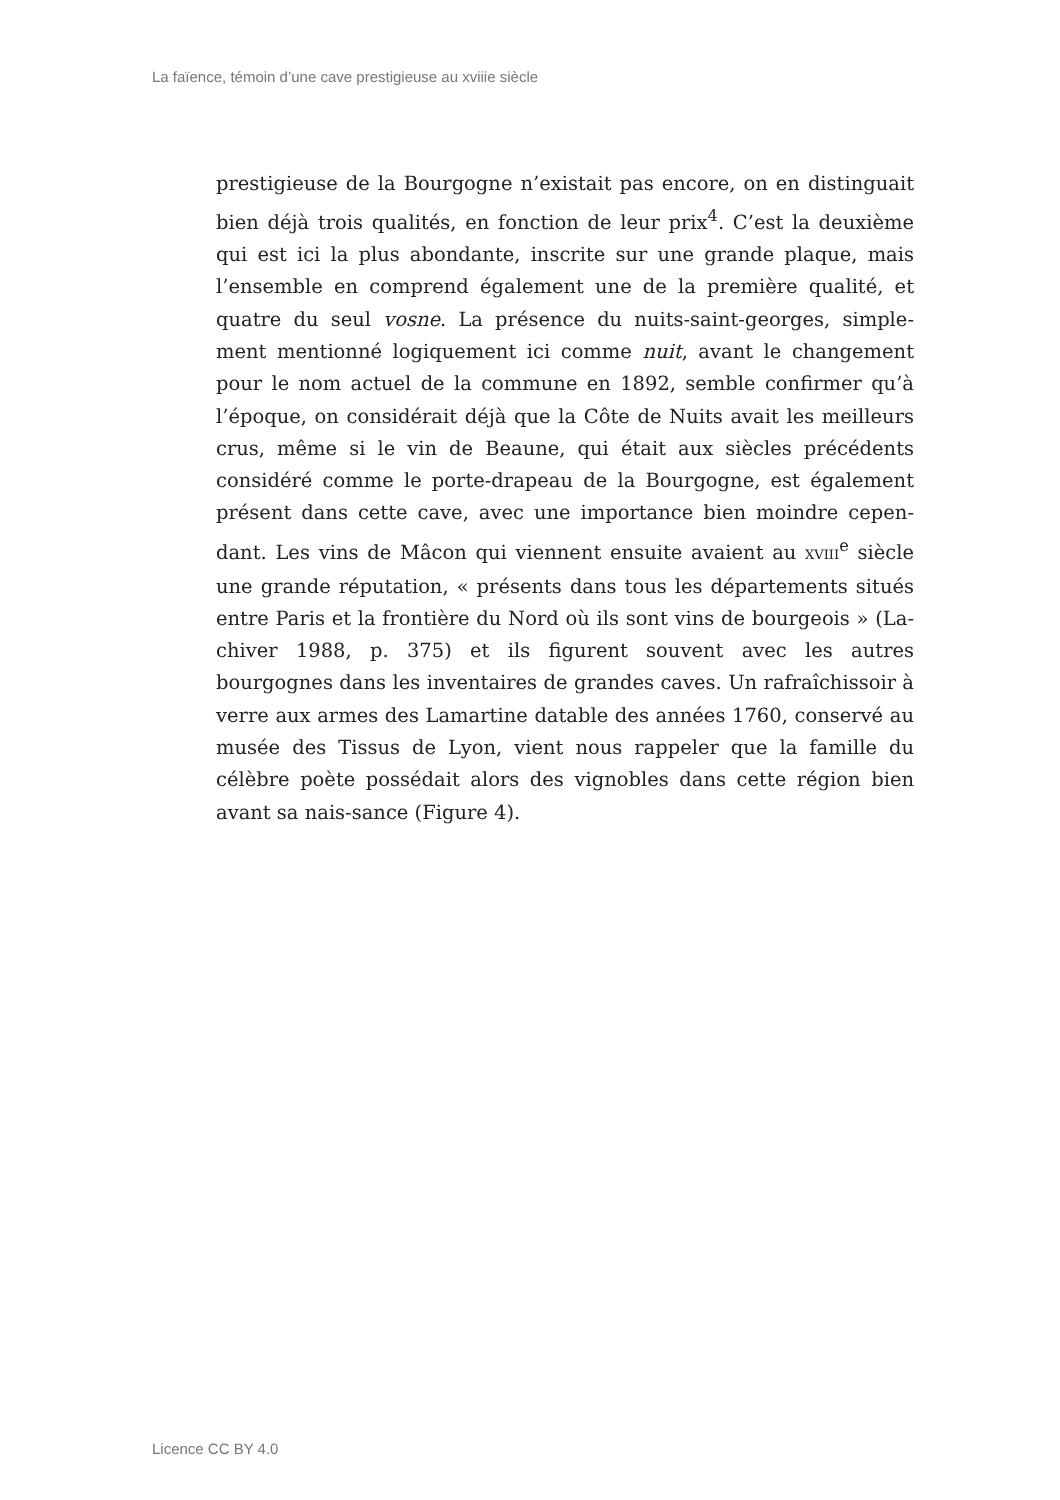La faïence, témoin d’une cave prestigieuse au xviiie siècle
prestigieuse de la Bourgogne n’existait pas encore, on en distinguait bien déjà trois qualités, en fonction de leur prix<sup>4</sup>. C’est la deuxième qui est ici la plus abondante, inscrite sur une grande plaque, mais l’ensemble en comprend également une de la première qualité, et quatre du seul vosne. La présence du nuits-saint-georges, simple-ment mentionné logiquement ici comme nuit, avant le changement pour le nom actuel de la commune en 1892, semble confirmer qu’à l’époque, on considérait déjà que la Côte de Nuits avait les meilleurs crus, même si le vin de Beaune, qui était aux siècles précédents considéré comme le porte-drapeau de la Bourgogne, est également présent dans cette cave, avec une importance bien moindre cepen-dant. Les vins de Mâcon qui viennent ensuite avaient au XVIII<sup>e</sup> siècle une grande réputation, « présents dans tous les départements situés entre Paris et la frontière du Nord où ils sont vins de bourgeois » (La-chiver 1988, p. 375) et ils figurent souvent avec les autres bourgognes dans les inventaires de grandes caves. Un rafraîchissoir à verre aux armes des Lamartine datable des années 1760, conservé au musée des Tissus de Lyon, vient nous rappeler que la famille du célèbre poète possédait alors des vignobles dans cette région bien avant sa nais-sance (Figure 4).
Licence CC BY 4.0